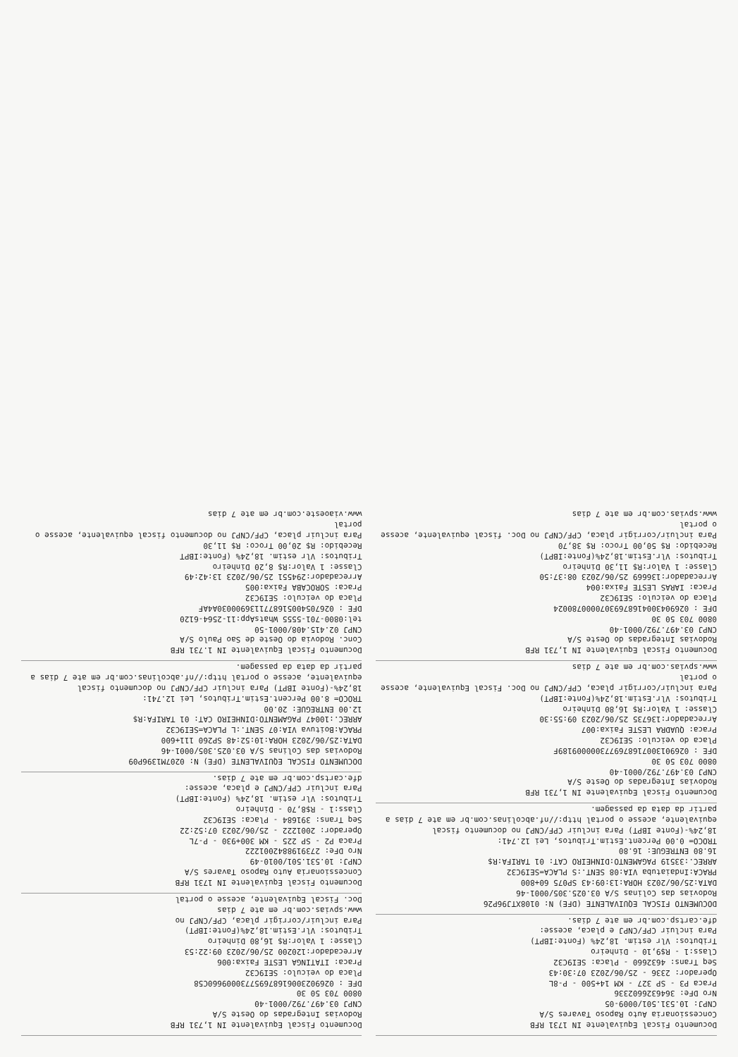Documento Fiscal Equivalente IN 1731 RFB
Concessionaria Auto Raposo Tavares S/A
CNPJ: 10.531.501/0009-05
Nro DFe: 3646326602336
Praca P3 - SP 327 - KM 14+500 - P-8L
Operador: 2336 - 25/06/2023 07:30:43
Seq Trans: 4632660 - Placa: SEI9C32
Class:1 - R$9,10 - Dinheiro
Tributos: Vlr estim. 18,24% (Fonte:IBPT)
Para incluir CPF/CNPJ e placa, acesse:
dfe.cartsp.com.br em ate 7 dias.
DOCUMENTO FISCAL EQUIVALENTE (DFE) N: 0108XTJ96P26
Rodovias das Colinas S/A 03.025.305/0001-46
DATA:25/06/2023 HORA:13:09:43 SP075 60+800
PRACA:Indaiatuba VIA:08 SENT.:S PLACA=SEI9C32
ARREC.:33519 PAGAMENTO:DINHEIRO CAT: 01 TARIFA:R$
16.80 ENTREGUE: 16.80
TROCO= 0.00 Percent.Estim.Tributos, Lei 12.741:
18,24%-(Fonte IBPT) Para incluir CPF/CNPJ no documento fiscal equivalente, acesse o portal http://nf.abcolinas.com.br em ate 7 dias a partir da data da passagem.
Documento Fiscal Equivalente IN 1,731 RFB
Rodovias Integradas do Oeste S/A
CNPJ 03.497.792/0001-40
0800 703 50 30
DFE : 0269013007168769773000009189F
Placa do veiculo: SEI9C32
Praca: QUADRA LESTE Faixa:007
Arrecadador:136735 25/06/2023 09:55:30
Classe: 1 Valor:R$ 16,80 Dinheiro
Tributos: Vlr.Estim.18,24%(Fonte:IBPT)
Para incluir/corrigir placa, CPF/CNPJ no Doc. Fiscal Equivalente, acesse o portal
www.spvias.com.br em ate 7 dias
Documento Fiscal Equivalente IN 1,731 RFB
Rodovias Integradas do Oeste S/A
CNPJ 03.497.792/0001-40
0800 703 50 30
DFE : 02690430041687693070000780024
Placa do veiculo: SEI9C32
Praca: IARAS LESTE Faixa:004
Arrecadador:136669 25/06/2023 08:37:50
Classe: 1 Valor:R$ 11,30 Dinheiro
Tributos: Vlr.Estim.18,24%(Fonte:IBPT)
Recebido: R$ 50,00 Troco: R$ 38,70
Para incluir/corrigir placa, CPF/CNPJ no Doc. fiscal equivalente, acesse o portal
www.spvias.com.br em ate 7 dias
Documento Fiscal Equivalente IN 1,731 RFB
Rodovias Integradas do Oeste S/A
CNPJ 03.497.792/0001-40
0800 703 50 30
DFE : 026902300616876957730009660C58
Placa do veiculo: SEI9C32
Praca: ITATINGA LESTE Faixa:006
Arrecadador:120200 25/06/2023 09:22:53
Classe: 1 Valor:R$ 16,80 Dinheiro
Tributos: Vlr.Estim.18,24%(Fonte:IBPT)
Para incluir/corrigir placa, CPF/CNPJ no
www.spvias.com.br em ate 7 dias
Doc. Fiscal Equivalente, acesse o portal
Documento Fiscal Equivalente IN 1731 RFB
Concessionaria Auto Raposo Tavares S/A
CNPJ: 10.531.501/0010-49
Nro DFe: 2739198842001222
Praca P2 - SP 225 - KM 300+930 - P-7L
Operador: 2001222 - 25/06/2023 07:52:22
Seq Trans: 391684 - Placa: SEI9C32
Class:1 - R$8,70 - Dinheiro
Tributos: Vlr estim. 18,24% (Fonte:IBPT)
Para incluir CPF/CNPJ e placa, acesse:
dfe.cartsp.com.br em ate 7 dias.
DOCUMENTO FISCAL EQUIVALENTE (DFE) N: 0207M1396P09
Rodovias das Colinas S/A 03.025.305/0001-46
DATA:25/06/2023 HORA:10:52:48 SP260 111+600
PRACA:Boituva VIA:07 SENT.:L PLACA=SEI9C32
ARREC.:10047 PAGAMENTO:DINHEIRO CAT: 01 TARIFA:R$
12.00 ENTREGUE: 20.00
TROCO= 8.00 Percent.Estim.Tributos, Lei 12.741:
18,24%-(Fonte IBPT) Para incluir CPF/CNPJ no documento fiscal equivalente, acesse o portal http://nf.abcolinas.com.br em ate 7 dias a partir da data da passagem.
Documento Fiscal Equivalente IN 1.731 RFB
Conc. Rodovia do Oeste de Sao Paulo S/A
CNPJ 02.415.408/0001-50
tel:0800-701-5555 WhatsApp:11-2564-6120
DFE : 0267054005168771136900030A4AF
Placa do veiculo: SEI9C32
Praca: SOROCABA Faixa:005
Arrecadador:294551 25/06/2023 13:42:49
Classe: 1 Valor:R$ 8,20 Dinheiro
Tributos: Vlr estim. 18,24% (Fonte:IBPT
Recebido: R$ 20,00 Troco: R$ 11,30
Para incluir placa, CPF/CNPJ no documento fiscal equivalente, acesse o portal
www.viaoeste.com.br em ate 7 dias